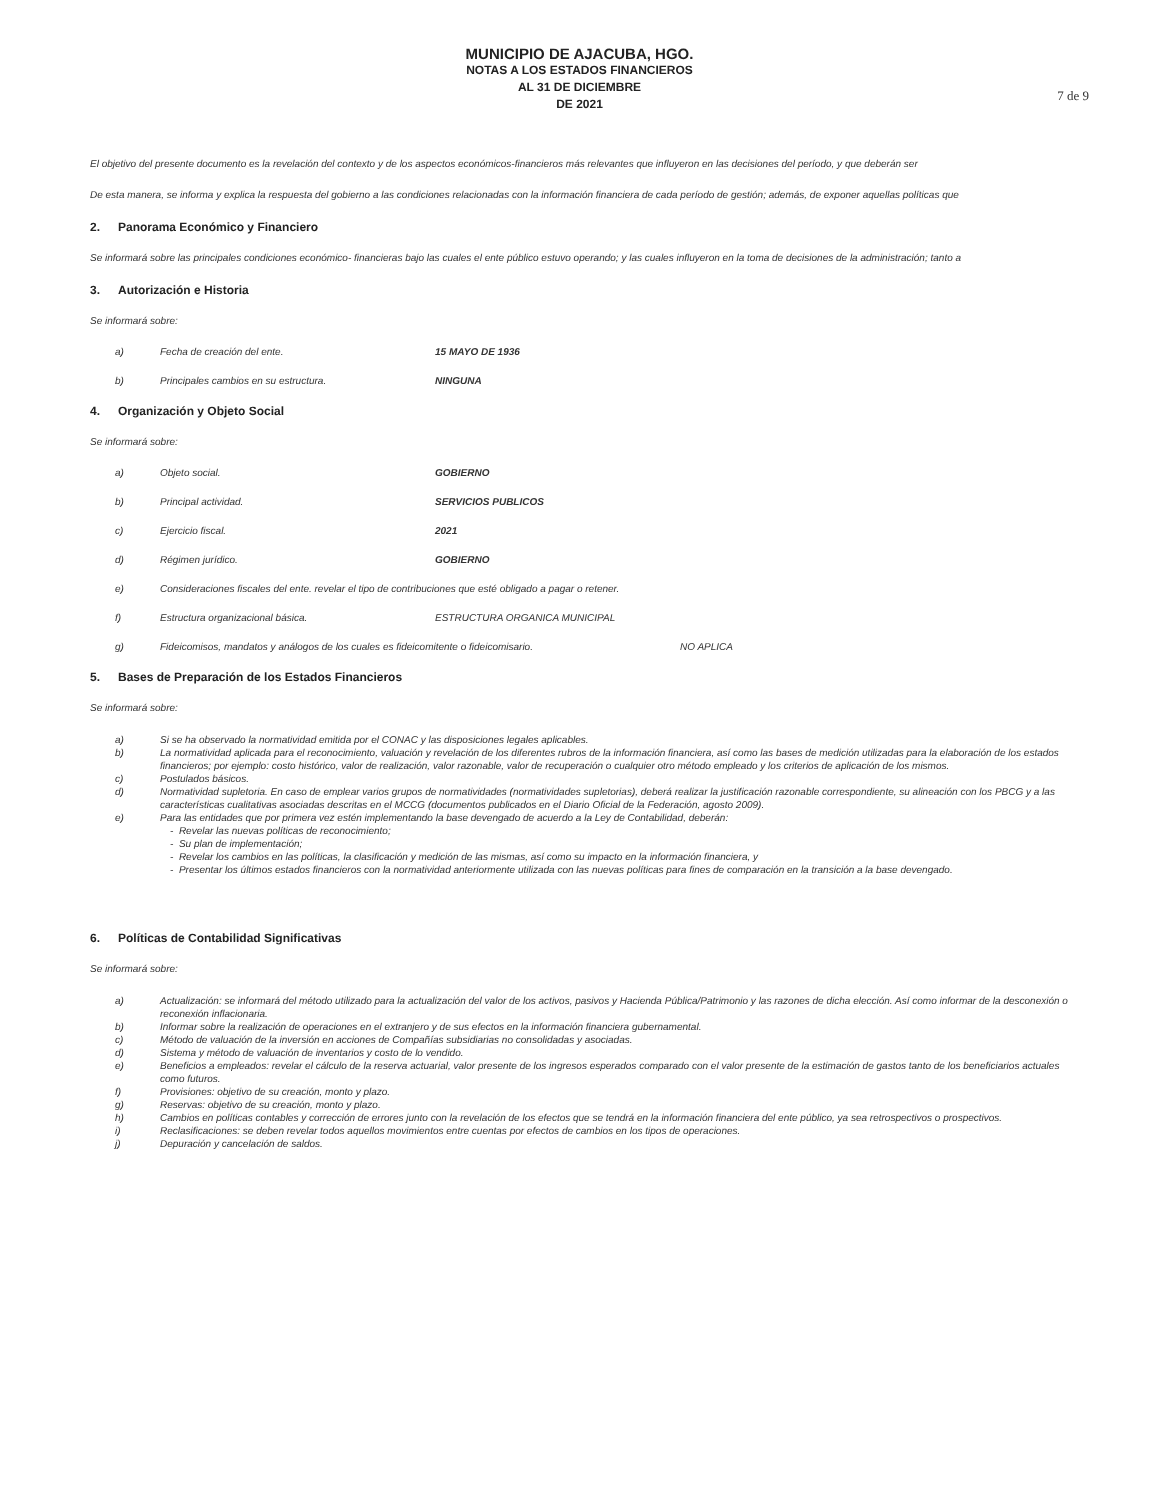MUNICIPIO DE AJACUBA, HGO.
NOTAS A LOS ESTADOS FINANCIEROS
AL 31 DE DICIEMBRE
DE 2021
7 de 9
El objetivo del presente documento es la revelación del contexto y de los aspectos económicos-financieros más relevantes que influyeron en las decisiones del período, y que deberán ser
De esta manera, se informa y explica la respuesta del gobierno a las condiciones relacionadas con la información financiera de cada período de gestión; además, de exponer aquellas políticas que
2. Panorama Económico y Financiero
Se informará sobre las principales condiciones económico- financieras bajo las cuales el ente público estuvo operando; y las cuales influyeron en la toma de decisiones de la administración; tanto a
3. Autorización e Historia
Se informará sobre:
a) Fecha de creación del ente. 15 MAYO DE 1936
b) Principales cambios en su estructura. NINGUNA
4. Organización y Objeto Social
Se informará sobre:
a) Objeto social. GOBIERNO
b) Principal actividad. SERVICIOS PUBLICOS
c) Ejercicio fiscal. 2021
d) Régimen jurídico. GOBIERNO
e) Consideraciones fiscales del ente. revelar el tipo de contribuciones que esté obligado a pagar o retener.
f) Estructura organizacional básica. ESTRUCTURA ORGANICA MUNICIPAL
g) Fideicomisos, mandatos y análogos de los cuales es fideicomitente o fideicomisario. NO APLICA
5. Bases de Preparación de los Estados Financieros
Se informará sobre:
a) Si se ha observado la normatividad emitida por el CONAC y las disposiciones legales aplicables.
b) La normatividad aplicada para el reconocimiento, valuación y revelación de los diferentes rubros de la información financiera, así como las bases de medición utilizadas para la elaboración de los estados financieros; por ejemplo: costo histórico, valor de realización, valor razonable, valor de recuperación o cualquier otro método empleado y los criterios de aplicación de los mismos.
c) Postulados básicos.
d) Normatividad supletoria. En caso de emplear varios grupos de normatividades (normatividades supletorias), deberá realizar la justificación razonable correspondiente, su alineación con los PBCG y a las características cualitativas asociadas descritas en el MCCG (documentos publicados en el Diario Oficial de la Federación, agosto 2009).
e) Para las entidades que por primera vez estén implementando la base devengado de acuerdo a la Ley de Contabilidad, deberán:
- Revelar las nuevas políticas de reconocimiento;
- Su plan de implementación;
- Revelar los cambios en las políticas, la clasificación y medición de las mismas, así como su impacto en la información financiera, y
- Presentar los últimos estados financieros con la normatividad anteriormente utilizada con las nuevas políticas para fines de comparación en la transición a la base devengado.
6. Políticas de Contabilidad Significativas
Se informará sobre:
a) Actualización: se informará del método utilizado para la actualización del valor de los activos, pasivos y Hacienda Pública/Patrimonio y las razones de dicha elección. Así como informar de la desconexión o reconexión inflacionaria.
b) Informar sobre la realización de operaciones en el extranjero y de sus efectos en la información financiera gubernamental.
c) Método de valuación de la inversión en acciones de Compañías subsidiarias no consolidadas y asociadas.
d) Sistema y método de valuación de inventarios y costo de lo vendido.
e) Beneficios a empleados: revelar el cálculo de la reserva actuarial, valor presente de los ingresos esperados comparado con el valor presente de la estimación de gastos tanto de los beneficiarios actuales como futuros.
f) Provisiones: objetivo de su creación, monto y plazo.
g) Reservas: objetivo de su creación, monto y plazo.
h) Cambios en políticas contables y corrección de errores junto con la revelación de los efectos que se tendrá en la información financiera del ente público, ya sea retrospectivos o prospectivos.
i) Reclasificaciones: se deben revelar todos aquellos movimientos entre cuentas por efectos de cambios en los tipos de operaciones.
j) Depuración y cancelación de saldos.